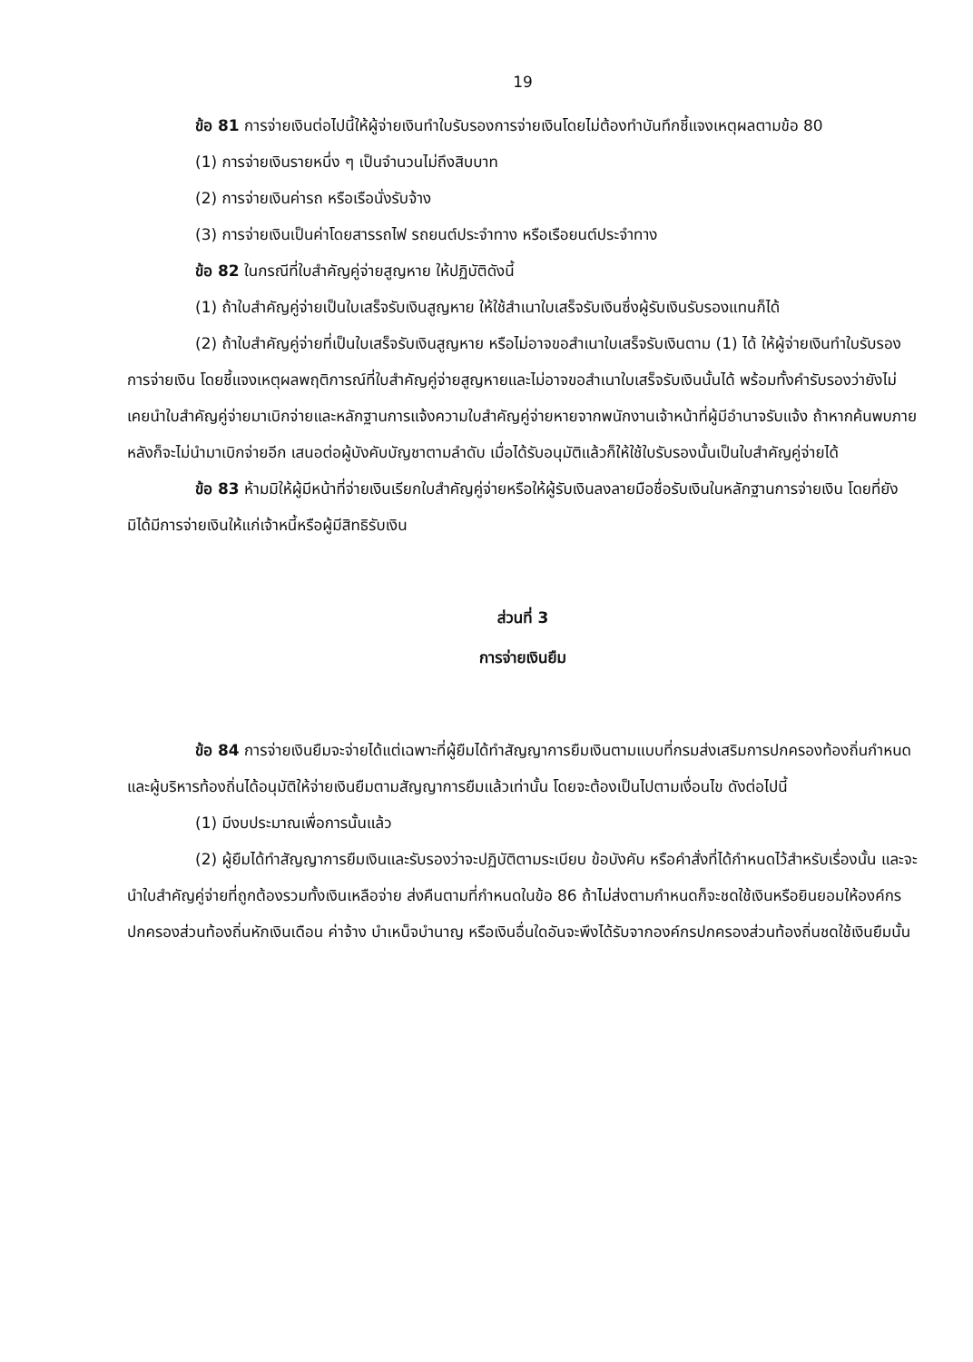19
ข้อ 81 การจ่ายเงินต่อไปนี้ให้ผู้จ่ายเงินทำใบรับรองการจ่ายเงินโดยไม่ต้องทำบันทึกชี้แจงเหตุผลตามข้อ 80
(1) การจ่ายเงินรายหนึ่ง ๆ เป็นจำนวนไม่ถึงสิบบาท
(2) การจ่ายเงินค่ารถ หรือเรือนั่งรับจ้าง
(3) การจ่ายเงินเป็นค่าโดยสารรถไฟ รถยนต์ประจำทาง หรือเรือยนต์ประจำทาง
ข้อ 82 ในกรณีที่ใบสำคัญคู่จ่ายสูญหาย ให้ปฏิบัติดังนี้
(1) ถ้าใบสำคัญคู่จ่ายเป็นใบเสร็จรับเงินสูญหาย ให้ใช้สำเนาใบเสร็จรับเงินซึ่งผู้รับเงินรับรองแทนก็ได้
(2) ถ้าใบสำคัญคู่จ่ายที่เป็นใบเสร็จรับเงินสูญหาย หรือไม่อาจขอสำเนาใบเสร็จรับเงินตาม (1) ได้ ให้ผู้จ่ายเงินทำใบรับรองการจ่ายเงิน โดยชี้แจงเหตุผลพฤติการณ์ที่ใบสำคัญคู่จ่ายสูญหายและไม่อาจขอสำเนาใบเสร็จรับเงินนั้นได้ พร้อมทั้งคำรับรองว่ายังไม่เคยนำใบสำคัญคู่จ่ายมาเบิกจ่ายและหลักฐานการแจ้งความใบสำคัญคู่จ่ายหายจากพนักงานเจ้าหน้าที่ผู้มีอำนาจรับแจ้ง ถ้าหากค้นพบภายหลังก็จะไม่นำมาเบิกจ่ายอีก เสนอต่อผู้บังคับบัญชาตามลำดับ เมื่อได้รับอนุมัติแล้วก็ให้ใช้ใบรับรองนั้นเป็นใบสำคัญคู่จ่ายได้
ข้อ 83 ห้ามมิให้ผู้มีหน้าที่จ่ายเงินเรียกใบสำคัญคู่จ่ายหรือให้ผู้รับเงินลงลายมือชื่อรับเงินในหลักฐานการจ่ายเงิน โดยที่ยังมิได้มีการจ่ายเงินให้แก่เจ้าหนี้หรือผู้มีสิทธิรับเงิน
ส่วนที่ 3
การจ่ายเงินยืม
ข้อ 84 การจ่ายเงินยืมจะจ่ายได้แต่เฉพาะที่ผู้ยืมได้ทำสัญญาการยืมเงินตามแบบที่กรมส่งเสริมการปกครองท้องถิ่นกำหนด และผู้บริหารท้องถิ่นได้อนุมัติให้จ่ายเงินยืมตามสัญญาการยืมแล้วเท่านั้น โดยจะต้องเป็นไปตามเงื่อนไข ดังต่อไปนี้
(1) มีงบประมาณเพื่อการนั้นแล้ว
(2) ผู้ยืมได้ทำสัญญาการยืมเงินและรับรองว่าจะปฏิบัติตามระเบียบ ข้อบังคับ หรือคำสั่งที่ได้กำหนดไว้สำหรับเรื่องนั้น และจะนำใบสำคัญคู่จ่ายที่ถูกต้องรวมทั้งเงินเหลือจ่าย ส่งคืนตามที่กำหนดในข้อ 86 ถ้าไม่ส่งตามกำหนดก็จะชดใช้เงินหรือยินยอมให้องค์กรปกครองส่วนท้องถิ่นหักเงินเดือน ค่าจ้าง บำเหน็จบำนาญ หรือเงินอื่นใดอันจะพึงได้รับจากองค์กรปกครองส่วนท้องถิ่นชดใช้เงินยืมนั้น